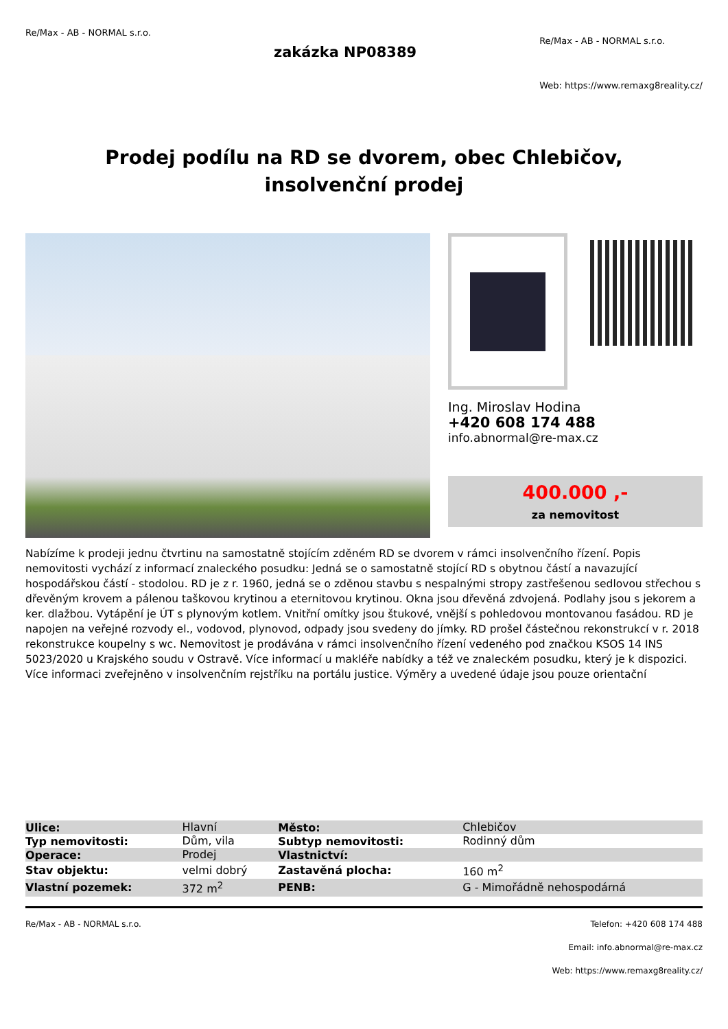Re/Max - AB - NORMAL s.r.o.
zakázka NP08389
Re/Max - AB - NORMAL s.r.o.
Web: https://www.remaxg8reality.cz/
Prodej podílu na RD se dvorem, obec Chlebičov, insolvenční prodej
Ing. Miroslav Hodina
+420 608 174 488
info.abnormal@re-max.cz
400.000 ,-
za nemovitost
Nabízíme k prodeji jednu čtvrtinu na samostatně stojícím zděném RD se dvorem v rámci insolvenčního řízení. Popis nemovitosti vychází z informací znaleckého posudku: Jedná se o samostatně stojící RD s obytnou částí a navazující hospodářskou částí - stodolou. RD je z r. 1960, jedná se o zděnou stavbu s nespalnými stropy zastřešenou sedlovou střechou s dřevěným krovem a pálenou taškovou krytinou a eternitovou krytinou. Okna jsou dřevěná zdvojená. Podlahy jsou s jekorem a ker. dlažbou. Vytápění je ÚT s plynovým kotlem. Vnitřní omítky jsou štukové, vnější s pohledovou montovanou fasádou. RD je napojen na veřejné rozvody el., vodovod, plynovod, odpady jsou svedeny do jímky. RD prošel částečnou rekonstrukcí v r. 2018 rekonstrukce koupelny s wc. Nemovitost je prodávána v rámci insolvenčního řízení vedeného pod značkou KSOS 14 INS 5023/2020 u Krajského soudu v Ostravě. Více informací u makléře nabídky a též ve znaleckém posudku, který je k dispozici. Více informaci zveřejněno v insolvenčním rejstříku na portálu justice. Výměry a uvedené údaje jsou pouze orientační
| Ulice: | Hlavní | Město: | Chlebičov |
| Typ nemovitosti: | Dům, vila | Subtyp nemovitosti: | Rodinný dům |
| Operace: | Prodej | Vlastnictví: | |
| Stav objektu: | velmi dobrý | Zastavěná plocha: | 160 m<sup>2</sup> |
| Vlastní pozemek: | 372 m<sup>2</sup> | PENB: | G - Mimořádně nehospodárná |
Re/Max - AB - NORMAL s.r.o. Telefon: +420 608 174 488
Email: info.abnormal@re-max.cz
Web: https://www.remaxg8reality.cz/